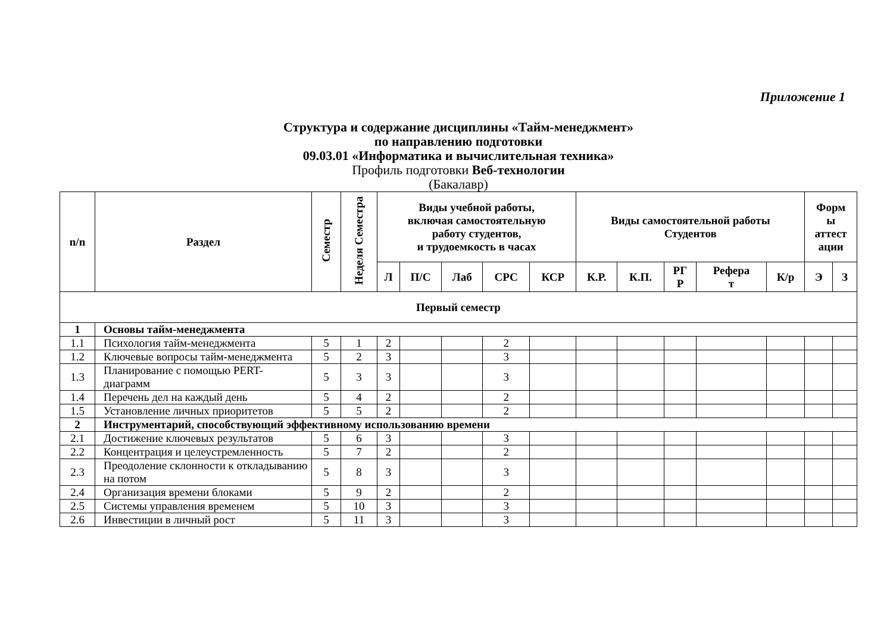Приложение 1
Структура и содержание дисциплины «Тайм-менеджмент»
по направлению подготовки
09.03.01 «Информатика и вычислительная техника»
Профиль подготовки Веб-технологии
(Бакалавр)
| n/n | Раздел | Семестр | Неделя Семестра | Виды учебной работы, включая самостоятельную работу студентов, и трудоемкость в часах | | | | | Виды самостоятельной работы Студентов | | | | | Форм ы аттест ации | |
| --- | --- | --- | --- | --- | --- | --- | --- | --- | --- | --- | --- | --- | --- | --- | --- |
| | | | | Л | П/С | Лаб | СРС | КСР | К.Р. | К.П. | РГ Р | Рефера т | К/р | Э | З |
| Первый семестр | | | | | | | | | | | | | | | |
| 1 | Основы тайм-менеджмента | | | | | | | | | | | | | | |
| 1.1 | Психология тайм-менеджмента | 5 | 1 | 2 | | | 2 | | | | | | | | |
| 1.2 | Ключевые вопросы тайм-менеджмента | 5 | 2 | 3 | | | 3 | | | | | | | | |
| 1.3 | Планирование с помощью PERT-диаграмм | 5 | 3 | 3 | | | 3 | | | | | | | | |
| 1.4 | Перечень дел на каждый день | 5 | 4 | 2 | | | 2 | | | | | | | | |
| 1.5 | Установление личных приоритетов | 5 | 5 | 2 | | | 2 | | | | | | | | |
| 2 | Инструментарий, способствующий эффективному использованию времени | | | | | | | | | | | | | | |
| 2.1 | Достижение ключевых результатов | 5 | 6 | 3 | | | 3 | | | | | | | | |
| 2.2 | Концентрация и целеустремленность | 5 | 7 | 2 | | | 2 | | | | | | | | |
| 2.3 | Преодоление склонности к откладыванию на потом | 5 | 8 | 3 | | | 3 | | | | | | | | |
| 2.4 | Организация времени блоками | 5 | 9 | 2 | | | 2 | | | | | | | | |
| 2.5 | Системы управления временем | 5 | 10 | 3 | | | 3 | | | | | | | | |
| 2.6 | Инвестиции в личный рост | 5 | 11 | 3 | | | 3 | | | | | | | | |